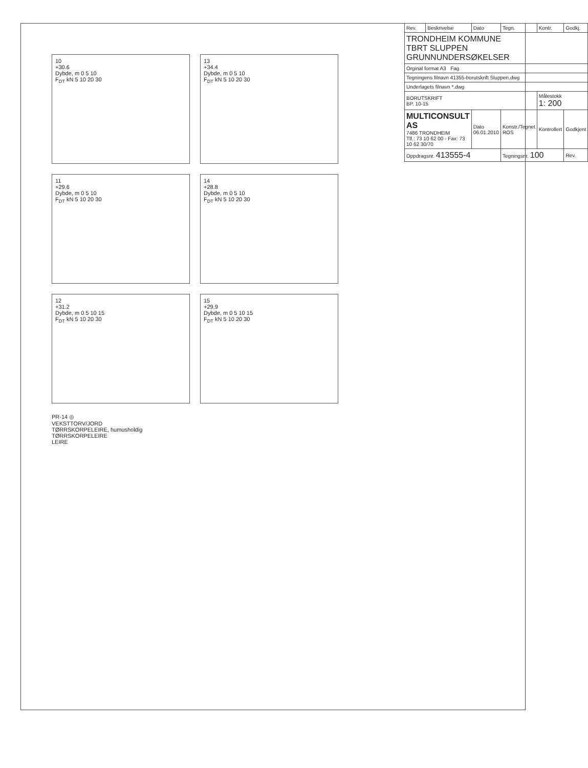10
+30.6
Dybde, m 0 5 10
F<sub>DT</sub> kN 5 10 20 30
13
+34.4
Dybde, m 0 5 10
F<sub>DT</sub> kN 5 10 20 30
11
+29.6
Dybde, m 0 5 10
F<sub>DT</sub> kN 5 10 20 30
14
+28.8
Dybde, m 0 5 10
F<sub>DT</sub> kN 5 10 20 30
12
+31.2
Dybde, m 0 5 10 15
F<sub>DT</sub> kN 5 10 20 30
15
+29.9
Dybde, m 0 5 10 15
F<sub>DT</sub> kN 5 10 20 30
PR-14 ◎
VEKSTTORV/JORD
TØRRSKORPELEIRE, humusholdig
TØRRSKORPELEIRE
LEIRE
| Rev. | Beskrivelse | Dato | Tegn. | Kontr. | Godkj. |
| TRONDHEIM KOMMUNE TBRT SLUPPEN GRUNNUNDERSØKELSER | | | | | |
| Orginal format A3 Fag | | | | | |
| Tegningens filnavn 41355-borutskrift Sluppen.dwg | | | | | |
| Underlagets filnavn *.dwg | | | | | |
| BORUTSKRIFT BP. 10-15 | | | | Målestokk 1: 200 | |
| MULTICONSULT AS 7486 TRONDHEIM Tlf.: 73 10 62 00 - Fax: 73 10 62 30/70 | | Dato 06.01.2010 | Konstr./Tegnet ROS | Kontrollert | Godkjent |
| Oppdragsnr. 413555-4 | | | Tegningsnr. 100 | | Rev. |